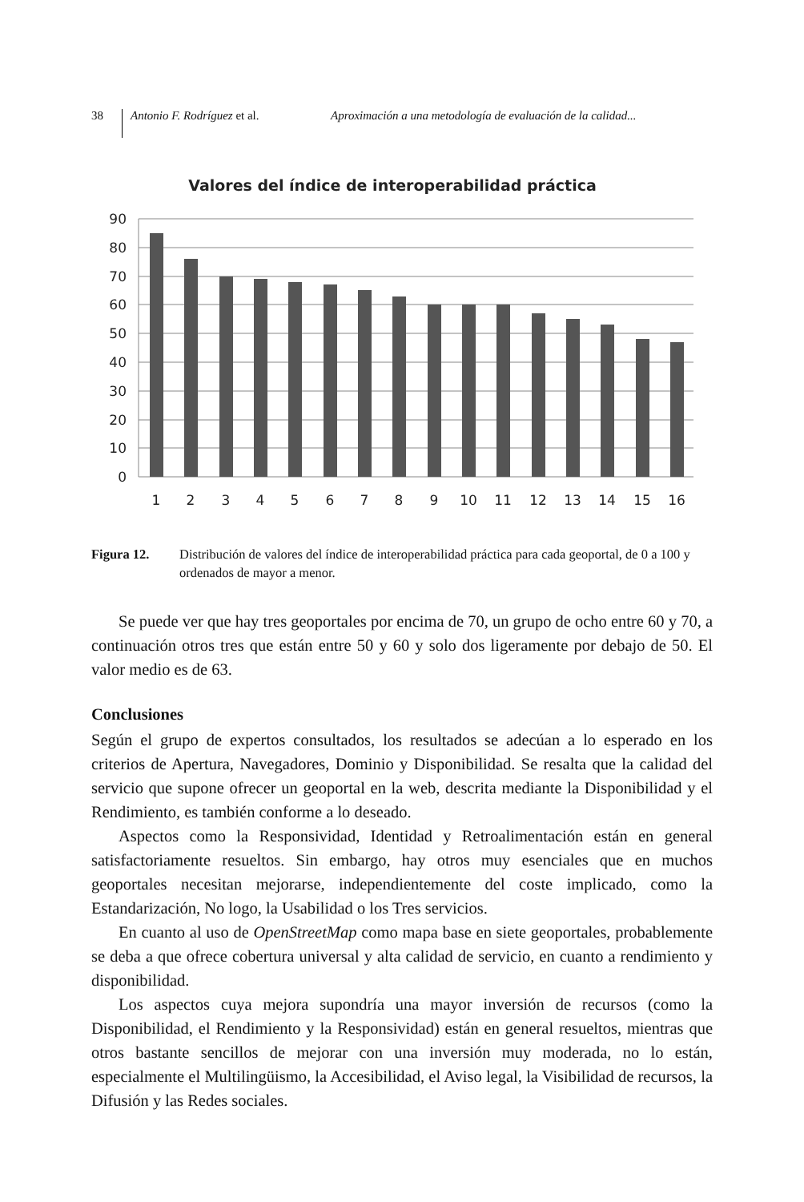38
Antonio F. Rodríguez et al. Aproximación a una metodología de evaluación de la calidad...
Valores del índice de interoperabilidad práctica
90
80
70
60
50
40
30
20
10
0
1
2
3
4
5
6
7
8
9
10
11
12
13
14
15
16
Figura 12. Distribución de valores del índice de interoperabilidad práctica para cada geo­portal, de 0 a 100 y ordenados de mayor a menor.
Se puede ver que hay tres geoportales por encima de 70, un grupo de ocho entre 60 y 70, a continuación otros tres que están entre 50 y 60 y solo dos ligeramente por debajo de 50. El valor medio es de 63.
Conclusiones
Según el grupo de expertos consultados, los resultados se adecúan a lo esperado en los criterios de Apertura, Navegadores, Dominio y Disponibilidad. Se resalta que la calidad del servicio que supone ofrecer un geoportal en la web, descrita mediante la Disponibilidad y el Rendimiento, es también conforme a lo deseado.
Aspectos como la Responsividad, Identidad y Retroalimentación están en gene­ral satisfactoriamente resueltos. Sin embargo, hay otros muy esenciales que en muchos geoportales necesitan mejorarse, independientemente del coste implicado, como la Estandarización, No logo, la Usabilidad o los Tres servicios.
En cuanto al uso de OpenStreetMap como mapa base en siete geoportales, pro­bablemente se deba a que ofrece cobertura universal y alta calidad de servicio, en cuanto a rendimiento y disponibilidad.
Los aspectos cuya mejora supondría una mayor inversión de recursos (como la Disponibilidad, el Rendimiento y la Responsividad) están en general resueltos, mientras que otros bastante sencillos de mejorar con una inversión muy moderada, no lo están, especialmente el Multilingüismo, la Accesibilidad, el Aviso legal, la Visibilidad de recursos, la Difusión y las Redes sociales.